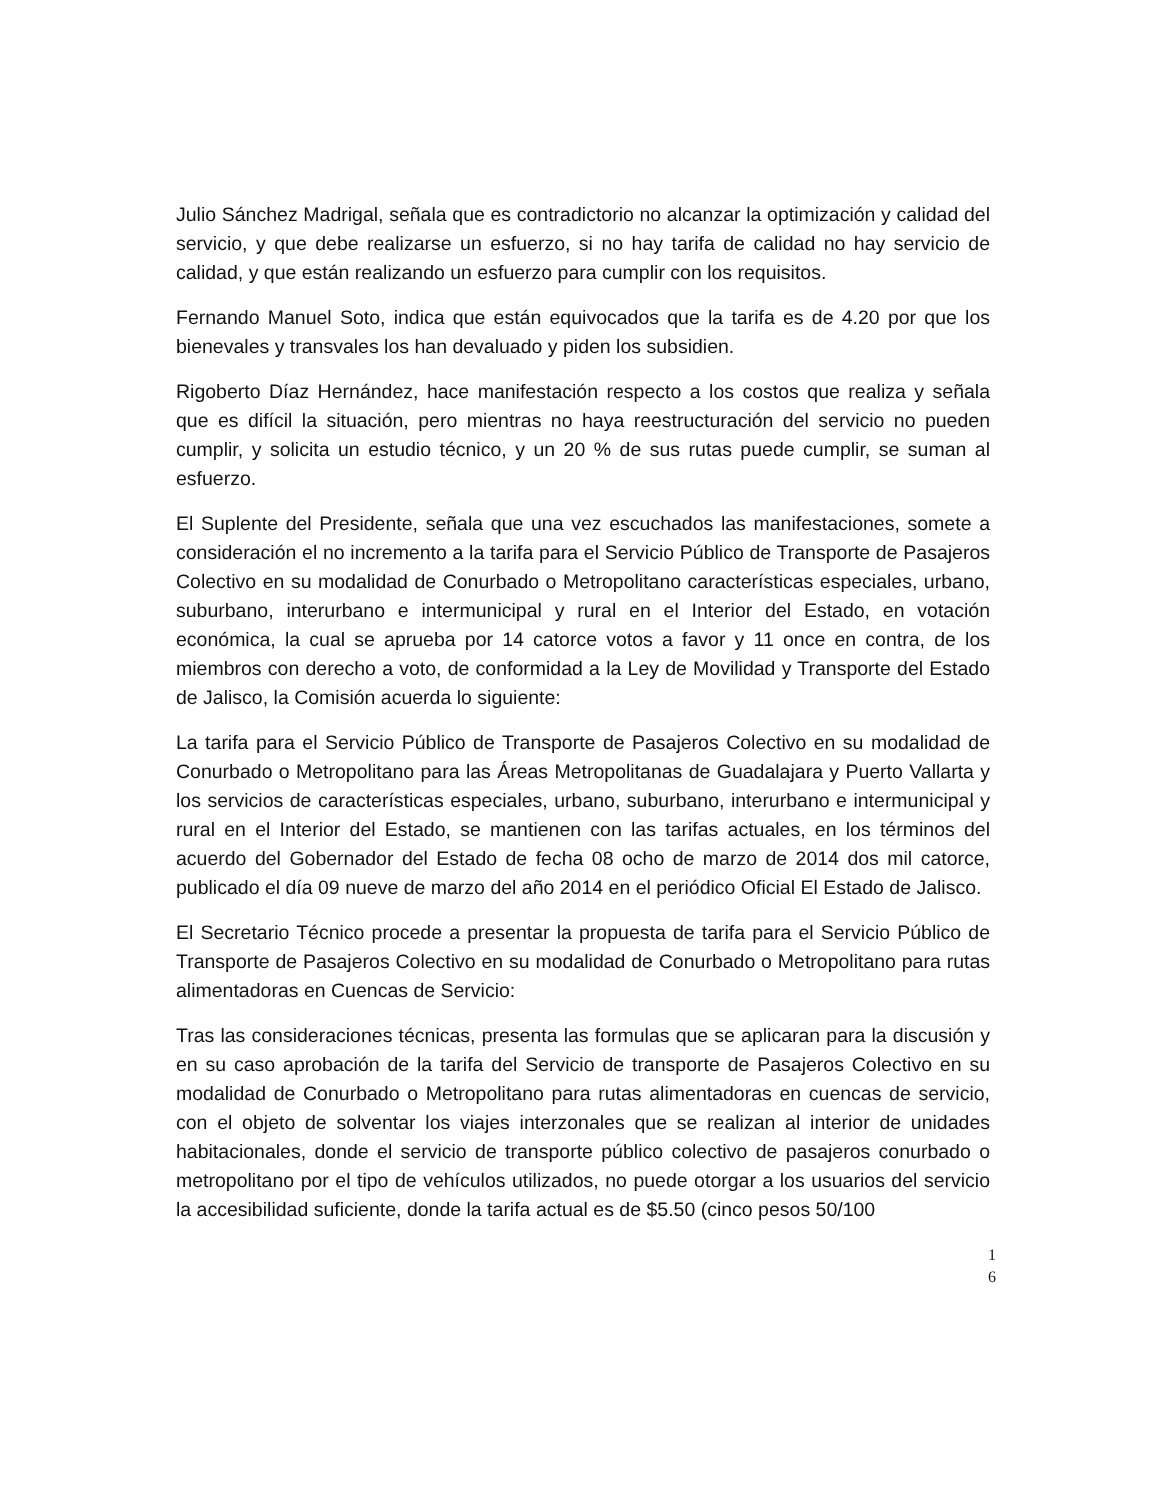Julio Sánchez Madrigal, señala que es contradictorio no alcanzar la optimización y calidad del servicio, y que debe realizarse un esfuerzo, si no hay tarifa de calidad no hay servicio de calidad, y que están realizando un esfuerzo para cumplir con los requisitos.
Fernando Manuel Soto, indica que están equivocados que la tarifa es de 4.20 por que los bienevales y transvales los han devaluado y piden los subsidien.
Rigoberto Díaz Hernández, hace manifestación respecto a los costos que realiza y señala que es difícil la situación, pero mientras no haya reestructuración del servicio no pueden cumplir, y solicita un estudio técnico, y un 20 % de sus rutas puede cumplir, se suman al esfuerzo.
El Suplente del Presidente, señala que una vez escuchados las manifestaciones, somete a consideración el no incremento a la tarifa para el Servicio Público de Transporte de Pasajeros Colectivo en su modalidad de Conurbado o Metropolitano características especiales, urbano, suburbano, interurbano e intermunicipal y rural en el Interior del Estado, en votación económica, la cual se aprueba por 14 catorce votos a favor y 11 once en contra, de los miembros con derecho a voto, de conformidad a la Ley de Movilidad y Transporte del Estado de Jalisco, la Comisión acuerda lo siguiente:
La tarifa para el Servicio Público de Transporte de Pasajeros Colectivo en su modalidad de Conurbado o Metropolitano para las Áreas Metropolitanas de Guadalajara y Puerto Vallarta y los servicios de características especiales, urbano, suburbano, interurbano e intermunicipal y rural en el Interior del Estado, se mantienen con las tarifas actuales, en los términos del acuerdo del Gobernador del Estado de fecha 08 ocho de marzo de 2014 dos mil catorce, publicado el día 09 nueve de marzo del año 2014 en el periódico Oficial El Estado de Jalisco.
El Secretario Técnico procede a presentar la propuesta de tarifa para el Servicio Público de Transporte de Pasajeros Colectivo en su modalidad de Conurbado o Metropolitano para rutas alimentadoras en Cuencas de Servicio:
Tras las consideraciones técnicas, presenta las formulas que se aplicaran para la discusión y en su caso aprobación de la tarifa del Servicio de transporte de Pasajeros Colectivo en su modalidad de Conurbado o Metropolitano para rutas alimentadoras en cuencas de servicio, con el objeto de solventar los viajes interzonales que se realizan al interior de unidades habitacionales, donde el servicio de transporte público colectivo de pasajeros conurbado o metropolitano por el tipo de vehículos utilizados, no puede otorgar a los usuarios del servicio la accesibilidad suficiente, donde la tarifa actual es de $5.50 (cinco pesos 50/100
1
6